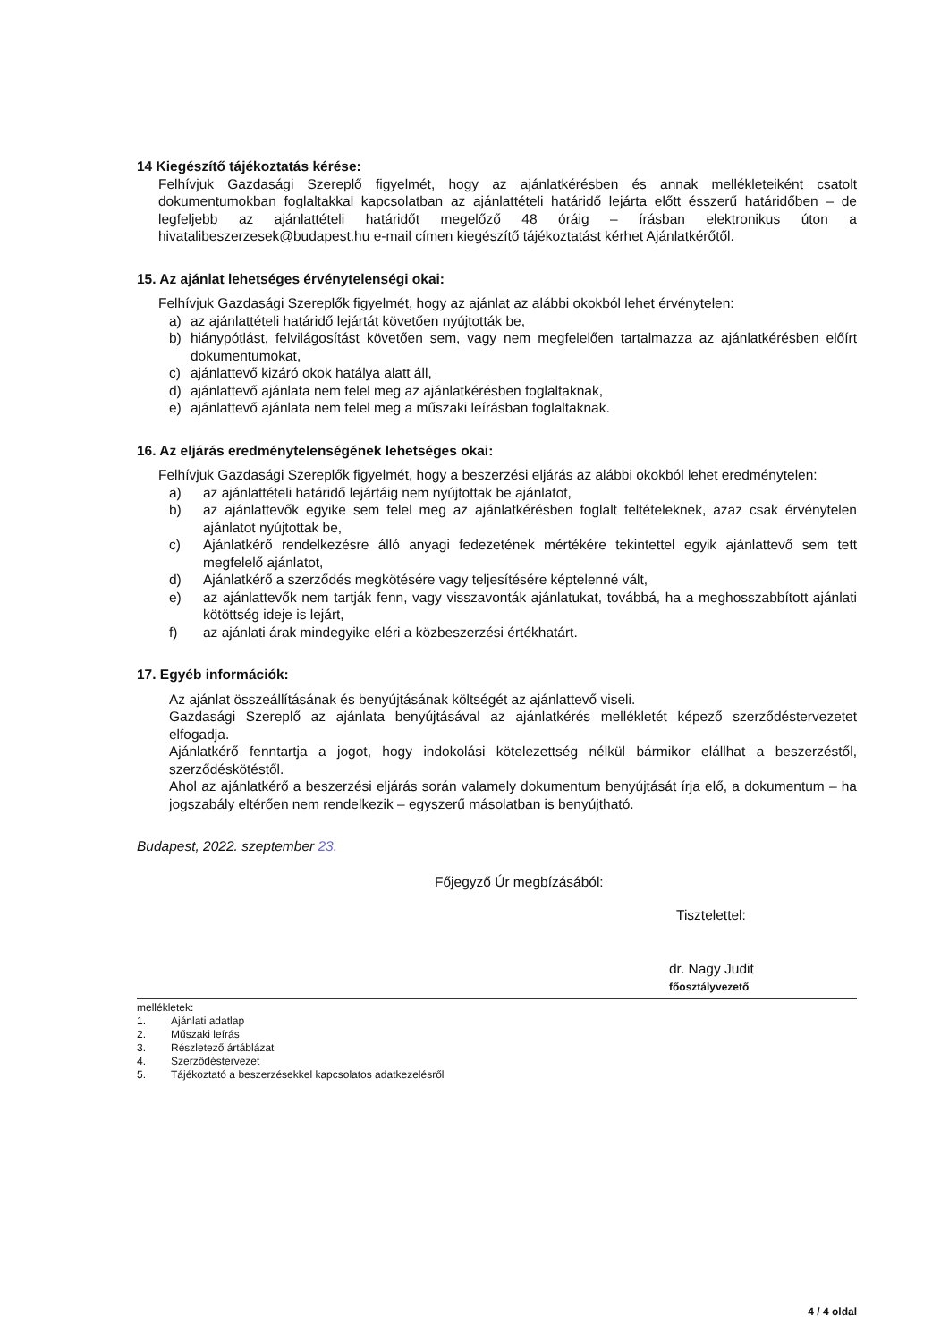14 Kiegészítő tájékoztatás kérése:
Felhívjuk Gazdasági Szereplő figyelmét, hogy az ajánlatkérésben és annak mellékleteiként csatolt dokumentumokban foglaltakkal kapcsolatban az ajánlattételi határidő lejárta előtt ésszerű határidőben – de legfeljebb az ajánlattételi határidőt megelőző 48 óráig – írásban elektronikus úton a hivatalibeszerzesek@budapest.hu e-mail címen kiegészítő tájékoztatást kérhet Ajánlatkérőtől.
15. Az ajánlat lehetséges érvénytelenségi okai:
Felhívjuk Gazdasági Szereplők figyelmét, hogy az ajánlat az alábbi okokból lehet érvénytelen:
a) az ajánlattételi határidő lejártát követően nyújtották be,
b) hiánypótlást, felvilágosítást követően sem, vagy nem megfelelően tartalmazza az ajánlatkérésben előírt dokumentumokat,
c) ajánlattevő kizáró okok hatálya alatt áll,
d) ajánlattevő ajánlata nem felel meg az ajánlatkérésben foglaltaknak,
e) ajánlattevő ajánlata nem felel meg a műszaki leírásban foglaltaknak.
16. Az eljárás eredménytelenségének lehetséges okai:
Felhívjuk Gazdasági Szereplők figyelmét, hogy a beszerzési eljárás az alábbi okokból lehet eredménytelen:
a) az ajánlattételi határidő lejártáig nem nyújtottak be ajánlatot,
b) az ajánlattevők egyike sem felel meg az ajánlatkérésben foglalt feltételeknek, azaz csak érvénytelen ajánlatot nyújtottak be,
c) Ajánlatkérő rendelkezésre álló anyagi fedezetének mértékére tekintettel egyik ajánlattevő sem tett megfelelő ajánlatot,
d) Ajánlatkérő a szerződés megkötésére vagy teljesítésére képtelenné vált,
e) az ajánlattevők nem tartják fenn, vagy visszavonták ajánlatukat, továbbá, ha a meghosszabbított ajánlati kötöttség ideje is lejárt,
f) az ajánlati árak mindegyike eléri a közbeszerzési értékhatárt.
17. Egyéb információk:
Az ajánlat összeállításának és benyújtásának költségét az ajánlattevő viseli.
Gazdasági Szereplő az ajánlata benyújtásával az ajánlatkérés mellékletét képező szerződéstervezetet elfogadja.
Ajánlatkérő fenntartja a jogot, hogy indokolási kötelezettség nélkül bármikor elállhat a beszerzéstől, szerződéskötéstől.
Ahol az ajánlatkérő a beszerzési eljárás során valamely dokumentum benyújtását írja elő, a dokumentum – ha jogszabály eltérően nem rendelkezik – egyszerű másolatban is benyújtható.
Budapest, 2022. szeptember 23.
Főjegyző Úr megbízásából:
Tisztelettel:
dr. Nagy Judit
főosztályvezető
mellékletek:
1. Ajánlati adatlap
2. Műszaki leírás
3. Részletező ártáblázat
4. Szerződéstervezet
5. Tájékoztató a beszerzésekkel kapcsolatos adatkezelésről
4 / 4 oldal